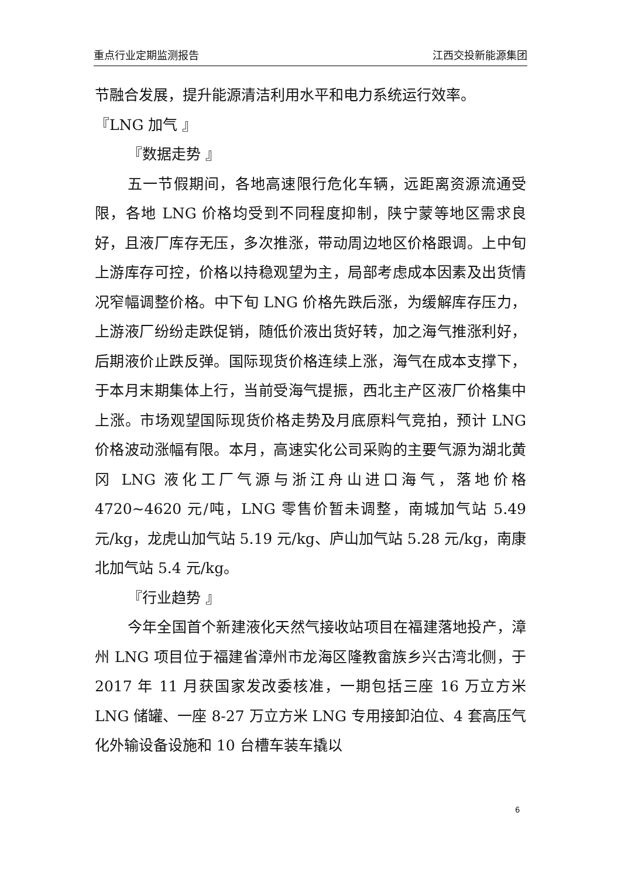重点行业定期监测报告 江西交投新能源集团
节融合发展，提升能源清洁利用水平和电力系统运行效率。
『LNG 加气 』
『数据走势 』
五一节假期间，各地高速限行危化车辆，远距离资源流通受限，各地 LNG 价格均受到不同程度抑制，陕宁蒙等地区需求良好，且液厂库存无压，多次推涨，带动周边地区价格跟调。上中旬上游库存可控，价格以持稳观望为主，局部考虑成本因素及出货情况窄幅调整价格。中下旬 LNG 价格先跌后涨，为缓解库存压力，上游液厂纷纷走跌促销，随低价液出货好转，加之海气推涨利好，后期液价止跌反弹。国际现货价格连续上涨，海气在成本支撑下，于本月末期集体上行，当前受海气提振，西北主产区液厂价格集中上涨。市场观望国际现货价格走势及月底原料气竞拍，预计 LNG 价格波动涨幅有限。本月，高速实化公司采购的主要气源为湖北黄冈 LNG 液化工厂气源与浙江舟山进口海气，落地价格 4720~4620 元/吨，LNG 零售价暂未调整，南城加气站 5.49 元/kg，龙虎山加气站 5.19 元/kg、庐山加气站 5.28 元/kg，南康北加气站 5.4 元/kg。
『行业趋势 』
今年全国首个新建液化天然气接收站项目在福建落地投产，漳州 LNG 项目位于福建省漳州市龙海区隆教畲族乡兴古湾北侧，于 2017 年 11 月获国家发改委核准，一期包括三座 16 万立方米 LNG 储罐、一座 8-27 万立方米 LNG 专用接卸泊位、4 套高压气化外输设备设施和 10 台槽车装车撬以
6